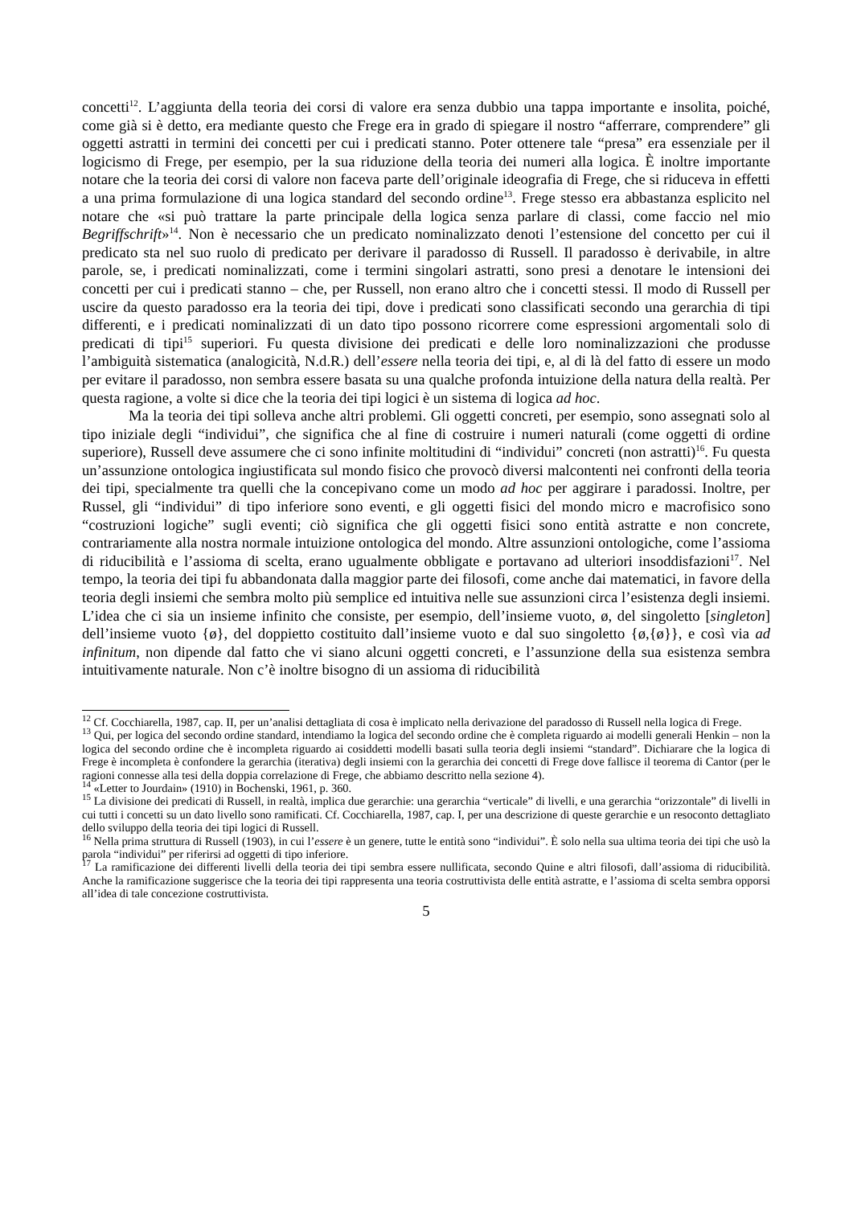concetti<sup>12</sup>. L’aggiunta della teoria dei corsi di valore era senza dubbio una tappa importante e insolita, poiché, come già si è detto, era mediante questo che Frege era in grado di spiegare il nostro “afferrare, comprendere” gli oggetti astratti in termini dei concetti per cui i predicati stanno. Poter ottenere tale “presa” era essenziale per il logicismo di Frege, per esempio, per la sua riduzione della teoria dei numeri alla logica. È inoltre importante notare che la teoria dei corsi di valore non faceva parte dell’originale ideografia di Frege, che si riduceva in effetti a una prima formulazione di una logica standard del secondo ordine<sup>13</sup>. Frege stesso era abbastanza esplicito nel notare che «si può trattare la parte principale della logica senza parlare di classi, come faccio nel mio Begriffschrift»<sup>14</sup>. Non è necessario che un predicato nominalizzato denoti l’estensione del concetto per cui il predicato sta nel suo ruolo di predicato per derivare il paradosso di Russell. Il paradosso è derivabile, in altre parole, se, i predicati nominalizzati, come i termini singolari astratti, sono presi a denotare le intensioni dei concetti per cui i predicati stanno – che, per Russell, non erano altro che i concetti stessi. Il modo di Russell per uscire da questo paradosso era la teoria dei tipi, dove i predicati sono classificati secondo una gerarchia di tipi differenti, e i predicati nominalizzati di un dato tipo possono ricorrere come espressioni argomentali solo di predicati di tipi<sup>15</sup> superiori. Fu questa divisione dei predicati e delle loro nominalizzazioni che produsse l’ambiguità sistematica (analogicità, N.d.R.) dell’essere nella teoria dei tipi, e, al di là del fatto di essere un modo per evitare il paradosso, non sembra essere basata su una qualche profonda intuizione della natura della realtà. Per questa ragione, a volte si dice che la teoria dei tipi logici è un sistema di logica ad hoc.
Ma la teoria dei tipi solleva anche altri problemi. Gli oggetti concreti, per esempio, sono assegnati solo al tipo iniziale degli “individui”, che significa che al fine di costruire i numeri naturali (come oggetti di ordine superiore), Russell deve assumere che ci sono infinite moltitudini di “individui” concreti (non astratti)<sup>16</sup>. Fu questa un’assunzione ontologica ingiustificata sul mondo fisico che provocò diversi malcontenti nei confronti della teoria dei tipi, specialmente tra quelli che la concepivano come un modo ad hoc per aggirare i paradossi. Inoltre, per Russel, gli “individui” di tipo inferiore sono eventi, e gli oggetti fisici del mondo micro e macrofisico sono “costruzioni logiche” sugli eventi; ciò significa che gli oggetti fisici sono entità astratte e non concrete, contrariamente alla nostra normale intuizione ontologica del mondo. Altre assunzioni ontologiche, come l’assioma di riducibilità e l’assioma di scelta, erano ugualmente obbligate e portavano ad ulteriori insoddisfazioni<sup>17</sup>. Nel tempo, la teoria dei tipi fu abbandonata dalla maggior parte dei filosofi, come anche dai matematici, in favore della teoria degli insiemi che sembra molto più semplice ed intuitiva nelle sue assunzioni circa l’esistenza degli insiemi. L’idea che ci sia un insieme infinito che consiste, per esempio, dell’insieme vuoto, ø, del singoletto [singleton] dell’insieme vuoto {ø}, del doppietto costituito dall’insieme vuoto e dal suo singoletto {ø,{ø}}, e così via ad infinitum, non dipende dal fatto che vi siano alcuni oggetti concreti, e l’assunzione della sua esistenza sembra intuitivamente naturale. Non c’è inoltre bisogno di un assioma di riducibilità
<sup>12</sup> Cf. Cocchiarella, 1987, cap. II, per un’analisi dettagliata di cosa è implicato nella derivazione del paradosso di Russell nella logica di Frege.
<sup>13</sup> Qui, per logica del secondo ordine standard, intendiamo la logica del secondo ordine che è completa riguardo ai modelli generali Henkin – non la logica del secondo ordine che è incompleta riguardo ai cosiddetti modelli basati sulla teoria degli insiemi “standard”. Dichiarare che la logica di Frege è incompleta è confondere la gerarchia (iterativa) degli insiemi con la gerarchia dei concetti di Frege dove fallisce il teorema di Cantor (per le ragioni connesse alla tesi della doppia correlazione di Frege, che abbiamo descritto nella sezione 4).
<sup>14</sup> «Letter to Jourdain» (1910) in Bochenski, 1961, p. 360.
<sup>15</sup> La divisione dei predicati di Russell, in realtà, implica due gerarchie: una gerarchia “verticale” di livelli, e una gerarchia “orizzontale” di livelli in cui tutti i concetti su un dato livello sono ramificati. Cf. Cocchiarella, 1987, cap. I, per una descrizione di queste gerarchie e un resoconto dettagliato dello sviluppo della teoria dei tipi logici di Russell.
<sup>16</sup> Nella prima struttura di Russell (1903), in cui l’essere è un genere, tutte le entità sono “individui”. È solo nella sua ultima teoria dei tipi che usò la parola “individui” per riferirsi ad oggetti di tipo inferiore.
<sup>17</sup> La ramificazione dei differenti livelli della teoria dei tipi sembra essere nullificata, secondo Quine e altri filosofi, dall’assioma di riducibilità. Anche la ramificazione suggerisce che la teoria dei tipi rappresenta una teoria costruttivista delle entità astratte, e l’assioma di scelta sembra opporsi all’idea di tale concezione costruttivista.
5